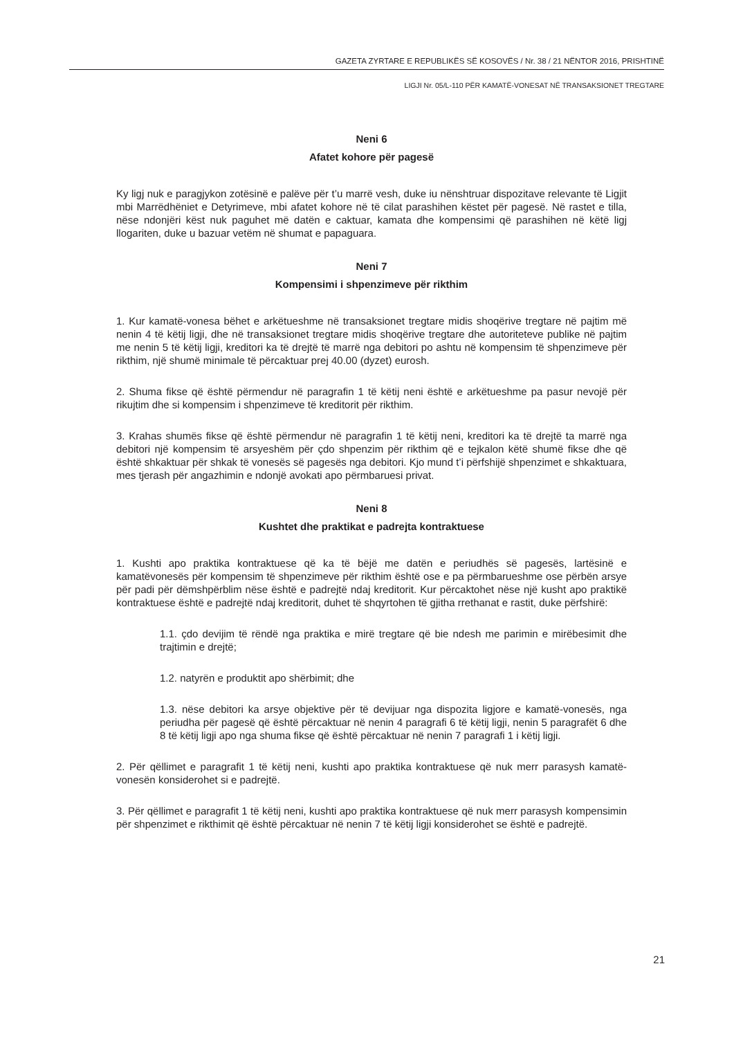GAZETA ZYRTARE E REPUBLIKËS SË KOSOVËS / Nr. 38 / 21 NËNTOR 2016, PRISHTINË
LIGJI Nr. 05/L-110 PËR KAMATË-VONESAT NË TRANSAKSIONET TREGTARE
Neni 6
Afatet kohore për pagesë
Ky ligj nuk e paragjykon zotësinë e palëve për t’u marrë vesh, duke iu nënshtruar dispozitave relevante të Ligjit mbi Marrëdhëniet e Detyrimeve, mbi afatet kohore në të cilat parashihen këstet për pagesë. Në rastet e tilla, nëse ndonjëri këst nuk paguhet më datën e caktuar, kamata dhe kompensimi që parashihen në këtë ligj llogariten, duke u bazuar vetëm në shumat e papaguara.
Neni 7
Kompensimi i shpenzimeve për rikthim
1. Kur kamatë-vonesa bëhet e arkëtueshme në transaksionet tregtare midis shoqërive tregtare në pajtim më nenin 4 të këtij ligji, dhe në transaksionet tregtare midis shoqërive tregtare dhe autoriteteve publike në pajtim me nenin 5 të këtij ligji, kreditori ka të drejtë të marrë nga debitori po ashtu në kompensim të shpenzimeve për rikthim, një shumë minimale të përcaktuar prej 40.00 (dyzet) eurosh.
2. Shuma fikse që është përmendur në paragrafin 1 të këtij neni është e arkëtueshme pa pasur nevojë për rikujtim dhe si kompensim i shpenzimeve të kreditorit për rikthim.
3. Krahas shumës fikse që është përmendur në paragrafin 1 të këtij neni, kreditori ka të drejtë ta marrë nga debitori një kompensim të arsyeshëm për çdo shpenzim për rikthim që e tejkalon këtë shumë fikse dhe që është shkaktuar për shkak të vonesës së pagesës nga debitori. Kjo mund t’i përfshijë shpenzimet e shkaktuara, mes tjerash për angazhimin e ndonjë avokati apo përmbaruesi privat.
Neni 8
Kushtet dhe praktikat e padrejta kontraktuese
1. Kushti apo praktika kontraktuese që ka të bëjë me datën e periudhës së pagesës, lartësinë e kamatëvonesës për kompensim të shpenzimeve për rikthim është ose e pa përmbarueshme ose përbën arsye për padi për dëmshpërblim nëse është e padrejtë ndaj kreditorit. Kur përcaktohet nëse një kusht apo praktikë kontraktuese është e padrejtë ndaj kreditorit, duhet të shqyrtohen të gjitha rrethanat e rastit, duke përfshirë:
1.1. çdo devijim të rëndë nga praktika e mirë tregtare që bie ndesh me parimin e mirëbesimit dhe trajtimin e drejtë;
1.2. natyrën e produktit apo shërbimit; dhe
1.3. nëse debitori ka arsye objektive për të devijuar nga dispozita ligjore e kamatë-vonesës, nga periudha për pagesë që është përcaktuar në nenin 4 paragrafi 6 të këtij ligji, nenin 5 paragrafët 6 dhe 8 të këtij ligji apo nga shuma fikse që është përcaktuar në nenin 7 paragrafi 1 i këtij ligji.
2. Për qëllimet e paragrafit 1 të këtij neni, kushti apo praktika kontraktuese që nuk merr parasysh kamatë-vonesën konsiderohet si e padrejtë.
3. Për qëllimet e paragrafit 1 të këtij neni, kushti apo praktika kontraktuese që nuk merr parasysh kompensimin për shpenzimet e rikthimit që është përcaktuar në nenin 7 të këtij ligji konsiderohet se është e padrejtë.
21